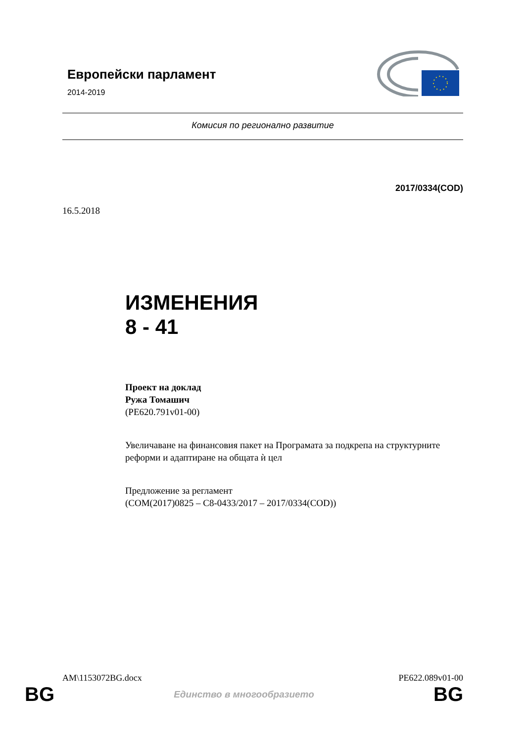Европейски парламент
2014-2019
Комисия по регионално развитие
2017/0334(COD)
16.5.2018
ИЗМЕНЕНИЯ
8 - 41
Проект на доклад
Ружа Томашич
(PE620.791v01-00)
Увеличаване на финансовия пакет на Програмата за подкрепа на структурните реформи и адаптиране на общата ѝ цел
Предложение за регламент
(COM(2017)0825 – C8-0433/2017 – 2017/0334(COD))
AM\1153072BG.docx PE622.089v01-00
BG Единство в многообразието BG